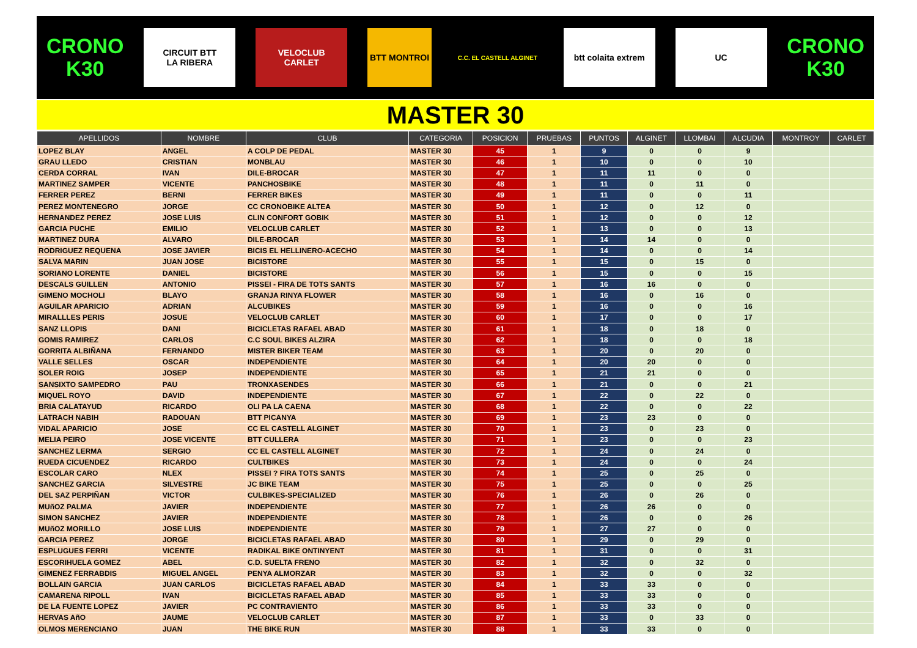CRONO
K30
CIRCUIT BTT
LA RIBERA
VELOCLUB
CARLET
BTT MONTROI
C.C. EL CASTELL ALGINET
btt colaita extrem
UC
CRONO
K30
MASTER 30
| APELLIDOS | NOMBRE | CLUB | CATEGORIA | POSICION | PRUEBAS | PUNTOS | ALGINET | LLOMBAI | ALCUDIA | MONTROY | CARLET |
| --- | --- | --- | --- | --- | --- | --- | --- | --- | --- | --- | --- |
| LOPEZ BLAY | ANGEL | A COLP DE PEDAL | MASTER 30 | 45 | 1 | 9 | 0 | 0 | 9 | | |
| GRAU LLEDO | CRISTIAN | MONBLAU | MASTER 30 | 46 | 1 | 10 | 0 | 0 | 10 | | |
| CERDA CORRAL | IVAN | DILE-BROCAR | MASTER 30 | 47 | 1 | 11 | 11 | 0 | 0 | | |
| MARTINEZ SAMPER | VICENTE | PANCHOSBIKE | MASTER 30 | 48 | 1 | 11 | 0 | 11 | 0 | | |
| FERRER PEREZ | BERNI | FERRER BIKES | MASTER 30 | 49 | 1 | 11 | 0 | 0 | 11 | | |
| PEREZ MONTENEGRO | JORGE | CC CRONOBIKE ALTEA | MASTER 30 | 50 | 1 | 12 | 0 | 12 | 0 | | |
| HERNANDEZ PEREZ | JOSE LUIS | CLIN CONFORT GOBIK | MASTER 30 | 51 | 1 | 12 | 0 | 0 | 12 | | |
| GARCIA PUCHE | EMILIO | VELOCLUB CARLET | MASTER 30 | 52 | 1 | 13 | 0 | 0 | 13 | | |
| MARTINEZ DURA | ALVARO | DILE-BROCAR | MASTER 30 | 53 | 1 | 14 | 14 | 0 | 0 | | |
| RODRIGUEZ REQUENA | JOSE JAVIER | BICIS EL HELLINERO-ACECHO | MASTER 30 | 54 | 1 | 14 | 0 | 0 | 14 | | |
| SALVA MARIN | JUAN JOSE | BICISTORE | MASTER 30 | 55 | 1 | 15 | 0 | 15 | 0 | | |
| SORIANO LORENTE | DANIEL | BICISTORE | MASTER 30 | 56 | 1 | 15 | 0 | 0 | 15 | | |
| DESCALS GUILLEN | ANTONIO | PISSEI - FIRA DE TOTS SANTS | MASTER 30 | 57 | 1 | 16 | 16 | 0 | 0 | | |
| GIMENO MOCHOLI | BLAYO | GRANJA RINYA FLOWER | MASTER 30 | 58 | 1 | 16 | 0 | 16 | 0 | | |
| AGUILAR APARICIO | ADRIAN | ALCUBIKES | MASTER 30 | 59 | 1 | 16 | 0 | 0 | 16 | | |
| MIRALLLES PERIS | JOSUE | VELOCLUB CARLET | MASTER 30 | 60 | 1 | 17 | 0 | 0 | 17 | | |
| SANZ LLOPIS | DANI | BICICLETAS RAFAEL ABAD | MASTER 30 | 61 | 1 | 18 | 0 | 18 | 0 | | |
| GOMIS RAMIREZ | CARLOS | C.C SOUL BIKES ALZIRA | MASTER 30 | 62 | 1 | 18 | 0 | 0 | 18 | | |
| GORRITA ALBIÑANA | FERNANDO | MISTER BIKER TEAM | MASTER 30 | 63 | 1 | 20 | 0 | 20 | 0 | | |
| VALLE SELLES | OSCAR | INDEPENDIENTE | MASTER 30 | 64 | 1 | 20 | 20 | 0 | 0 | | |
| SOLER ROIG | JOSEP | INDEPENDIENTE | MASTER 30 | 65 | 1 | 21 | 21 | 0 | 0 | | |
| SANSIXTO SAMPEDRO | PAU | TRONXASENDES | MASTER 30 | 66 | 1 | 21 | 0 | 0 | 21 | | |
| MIQUEL ROYO | DAVID | INDEPENDIENTE | MASTER 30 | 67 | 1 | 22 | 0 | 22 | 0 | | |
| BRIA CALATAYUD | RICARDO | OLI PA LA CAENA | MASTER 30 | 68 | 1 | 22 | 0 | 0 | 22 | | |
| LATRACH NABIH | RADOUAN | BTT PICANYA | MASTER 30 | 69 | 1 | 23 | 23 | 0 | 0 | | |
| VIDAL APARICIO | JOSE | CC EL CASTELL ALGINET | MASTER 30 | 70 | 1 | 23 | 0 | 23 | 0 | | |
| MELIA PEIRO | JOSE VICENTE | BTT CULLERA | MASTER 30 | 71 | 1 | 23 | 0 | 0 | 23 | | |
| SANCHEZ LERMA | SERGIO | CC EL CASTELL ALGINET | MASTER 30 | 72 | 1 | 24 | 0 | 24 | 0 | | |
| RUEDA CICUENDEZ | RICARDO | CULTBIKES | MASTER 30 | 73 | 1 | 24 | 0 | 0 | 24 | | |
| ESCOLAR CARO | NLEX | PISSEI ? FIRA TOTS SANTS | MASTER 30 | 74 | 1 | 25 | 0 | 25 | 0 | | |
| SANCHEZ GARCIA | SILVESTRE | JC BIKE TEAM | MASTER 30 | 75 | 1 | 25 | 0 | 0 | 25 | | |
| DEL SAZ PERPIÑAN | VICTOR | CULBIKES-SPECIALIZED | MASTER 30 | 76 | 1 | 26 | 0 | 26 | 0 | | |
| MUñOZ PALMA | JAVIER | INDEPENDIENTE | MASTER 30 | 77 | 1 | 26 | 26 | 0 | 0 | | |
| SIMON SANCHEZ | JAVIER | INDEPENDIENTE | MASTER 30 | 78 | 1 | 26 | 0 | 0 | 26 | | |
| MUñOZ MORILLO | JOSE LUIS | INDEPENDIENTE | MASTER 30 | 79 | 1 | 27 | 27 | 0 | 0 | | |
| GARCIA PEREZ | JORGE | BICICLETAS RAFAEL ABAD | MASTER 30 | 80 | 1 | 29 | 0 | 29 | 0 | | |
| ESPLUGUES FERRI | VICENTE | RADIKAL BIKE ONTINYENT | MASTER 30 | 81 | 1 | 31 | 0 | 0 | 31 | | |
| ESCORIHUELA GOMEZ | ABEL | C.D. SUELTA FRENO | MASTER 30 | 82 | 1 | 32 | 0 | 32 | 0 | | |
| GIMENEZ FERRABDIS | MIGUEL ANGEL | PENYA ALMORZAR | MASTER 30 | 83 | 1 | 32 | 0 | 0 | 32 | | |
| BOLLAIN GARCIA | JUAN CARLOS | BICICLETAS RAFAEL ABAD | MASTER 30 | 84 | 1 | 33 | 33 | 0 | 0 | | |
| CAMARENA RIPOLL | IVAN | BICICLETAS RAFAEL ABAD | MASTER 30 | 85 | 1 | 33 | 33 | 0 | 0 | | |
| DE LA FUENTE LOPEZ | JAVIER | PC CONTRAVIENTO | MASTER 30 | 86 | 1 | 33 | 33 | 0 | 0 | | |
| HERVAS AñO | JAUME | VELOCLUB CARLET | MASTER 30 | 87 | 1 | 33 | 0 | 33 | 0 | | |
| OLMOS MERENCIANO | JUAN | THE BIKE RUN | MASTER 30 | 88 | 1 | 33 | 33 | 0 | 0 | | |